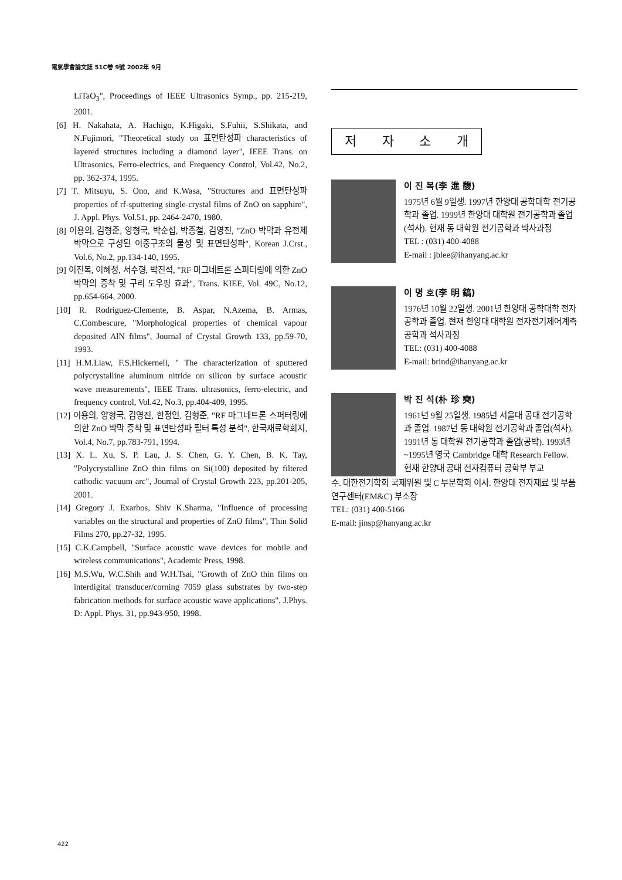電氣學會論文誌 51C卷 9號 2002年 9月
LiTaO<sub>3</sub>", Proceedings of IEEE Ultrasonics Symp., pp. 215-219, 2001.
[6] H. Nakahata, A. Hachigo, K.Higaki, S.Fuhii, S.Shikata, and N.Fujimori, "Theoretical study on 표면탄성파 characteristics of layered structures including a diamond layer", IEEE Trans. on Ultrasonics, Ferro-electrics, and Frequency Control, Vol.42, No.2, pp. 362-374, 1995.
[7] T. Mitsuyu, S. Ono, and K.Wasa, "Structures and 표면탄성파 properties of rf-sputtering single-crystal films of ZnO on sapphire", J. Appl. Phys. Vol.51, pp. 2464-2470, 1980.
[8] 이용의, 김형준, 양형국, 박순섭, 박종철, 김영진, "ZnO 박막과 유전체 박막으로 구성된 이중구조의 물성 및 표면탄성파", Korean J.Crst., Vol.6, No.2, pp.134-140, 1995.
[9] 이진복, 이혜정, 서수형, 박진석, "RF 마그네트론 스퍼터링에 의한 ZnO 박막의 증착 및 구리 도우핑 효과", Trans. KIEE, Vol. 49C, No.12, pp.654-664, 2000.
[10] R. Rodriguez-Clemente, B. Aspar, N.Azema, B. Armas, C.Combescure, "Morphological properties of chemical vapour deposited AlN films", Journal of Crystal Growth 133, pp.59-70, 1993.
[11] H.M.Liaw, F.S.Hickernell, " The characterization of sputtered polycrystalline aluminum nitride on silicon by surface acoustic wave measurements", IEEE Trans. ultrasonics, ferro-electric, and frequency control, Vol.42, No.3, pp.404-409, 1995.
[12] 이용의, 양형국, 김영진, 한정인, 김형준, "RF 마그네트론 스퍼터링에 의한 ZnO 박막 증착 및 표면탄성파 필터 특성 분석", 한국재료학회지, Vol.4, No.7, pp.783-791, 1994.
[13] X. L. Xu, S. P. Lau, J. S. Chen, G. Y. Chen, B. K. Tay, "Polycrystalline ZnO thin films on Si(100) deposited by filtered cathodic vacuum arc", Journal of Crystal Growth 223, pp.201-205, 2001.
[14] Gregory J. Exarhos, Shiv K.Sharma, "Influence of processing variables on the structural and properties of ZnO films", Thin Solid Films 270, pp.27-32, 1995.
[15] C.K.Campbell, "Surface acoustic wave devices for mobile and wireless communications", Academic Press, 1998.
[16] M.S.Wu, W.C.Shih and W.H.Tsai, "Growth of ZnO thin films on interdigital transducer/corning 7059 glass substrates by two-step fabrication methods for surface acoustic wave applications", J.Phys. D: Appl. Phys. 31, pp.943-950, 1998.
저자소개
이 진 복(李 進 馥)
1975년 6월 9일생. 1997년 한양대 공학대학 전기공학과 졸업. 1999년 한양대 대학원 전기공학과 졸업(석사). 현재 동 대학원 전기공학과 박사과정
TEL : (031) 400-4088
E-mail : jblee@ihanyang.ac.kr
이 명 호(李 明 鎬)
1976년 10월 22일생. 2001년 한양대 공학대학 전자공학과 졸업. 현재 한양대 대학원 전자전기제어계측공학과 석사과정
TEL: (031) 400-4088
E-mail: brind@ihanyang.ac.kr
박 진 석(朴 珍 奭)
1961년 9월 25일생. 1985년 서울대 공대 전기공학과 졸업. 1987년 동 대학원 전기공학과 졸업(석사). 1991년 동 대학원 전기공학과 졸업(공박). 1993년~1995년 영국 Cambridge 대학 Research Fellow. 현재 한양대 공대 전자컴퓨터 공학부 부교
수. 대한전기학회 국제위원 및 C 부문학회 이사. 한양대 전자재료 및 부품 연구센터(EM&C) 부소장
TEL: (031) 400-5166
E-mail: jinsp@hanyang.ac.kr
422